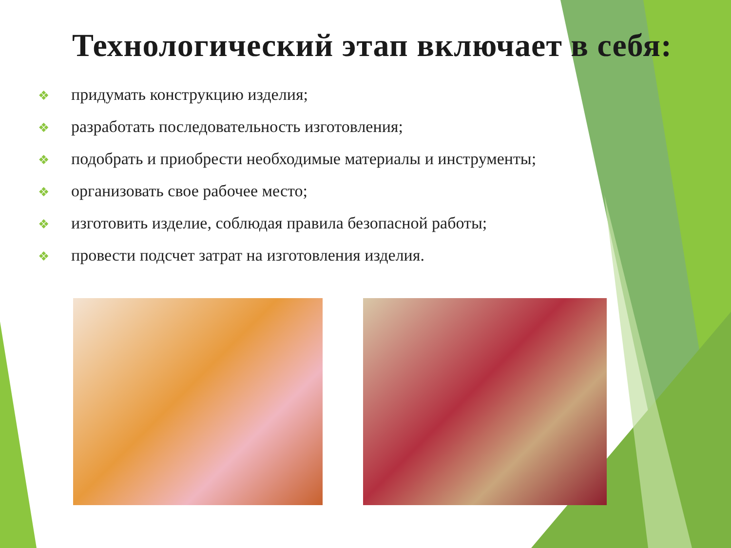Технологический этап включает в себя:
❖ придумать конструкцию изделия;
❖ разработать последовательность изготовления;
❖ подобрать и приобрести необходимые материалы и инструменты;
❖ организовать свое рабочее место;
❖ изготовить изделие, соблюдая правила безопасной работы;
❖ провести подсчет затрат на изготовления изделия.